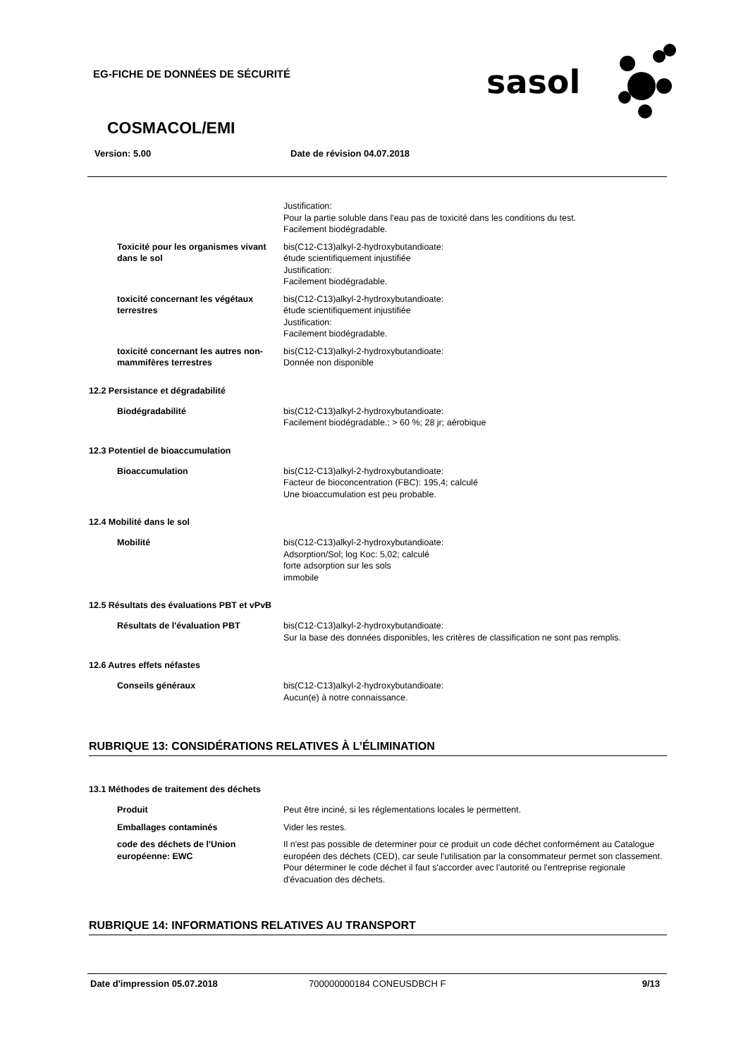EG-FICHE DE DONNÉES DE SÉCURITÉ
sasol
COSMACOL/EMI
Version: 5.00 Date de révision 04.07.2018
Justification:
Pour la partie soluble dans l'eau pas de toxicité dans les conditions du test.
Facilement biodégradable.
Toxicité pour les organismes vivant dans le sol
bis(C12-C13)alkyl-2-hydroxybutandioate:
étude scientifiquement injustifiée
Justification:
Facilement biodégradable.
toxicité concernant les végétaux terrestres
bis(C12-C13)alkyl-2-hydroxybutandioate:
étude scientifiquement injustifiée
Justification:
Facilement biodégradable.
toxicité concernant les autres non-mammifères terrestres
bis(C12-C13)alkyl-2-hydroxybutandioate:
Donnée non disponible
12.2 Persistance et dégradabilité
Biodégradabilité bis(C12-C13)alkyl-2-hydroxybutandioate:
Facilement biodégradable.; > 60 %; 28 jr; aérobique
12.3 Potentiel de bioaccumulation
Bioaccumulation bis(C12-C13)alkyl-2-hydroxybutandioate:
Facteur de bioconcentration (FBC): 195,4; calculé
Une bioaccumulation est peu probable.
12.4 Mobilité dans le sol
Mobilité bis(C12-C13)alkyl-2-hydroxybutandioate:
Adsorption/Sol; log Koc: 5,02; calculé
forte adsorption sur les sols
immobile
12.5 Résultats des évaluations PBT et vPvB
Résultats de l'évaluation PBT bis(C12-C13)alkyl-2-hydroxybutandioate:
Sur la base des données disponibles, les critères de classification ne sont pas remplis.
12.6 Autres effets néfastes
Conseils généraux bis(C12-C13)alkyl-2-hydroxybutandioate:
Aucun(e) à notre connaissance.
RUBRIQUE 13: CONSIDÉRATIONS RELATIVES À L’ÉLIMINATION
13.1 Méthodes de traitement des déchets
Produit Peut être inciné, si les réglementations locales le permettent.
Emballages contaminés Vider les restes.
code des déchets de l'Union européenne: EWC
Il n'est pas possible de determiner pour ce produit un code déchet conformément au Catalogue européen des déchets (CED), car seule l'utilisation par la consommateur permet son classement. Pour déterminer le code déchet il faut s'accorder avec l'autorité ou l'entreprise regionale d'évacuation des déchets.
RUBRIQUE 14: INFORMATIONS RELATIVES AU TRANSPORT
Date d'impression 05.07.2018 700000000184 CONEUSDBCH F 9/13